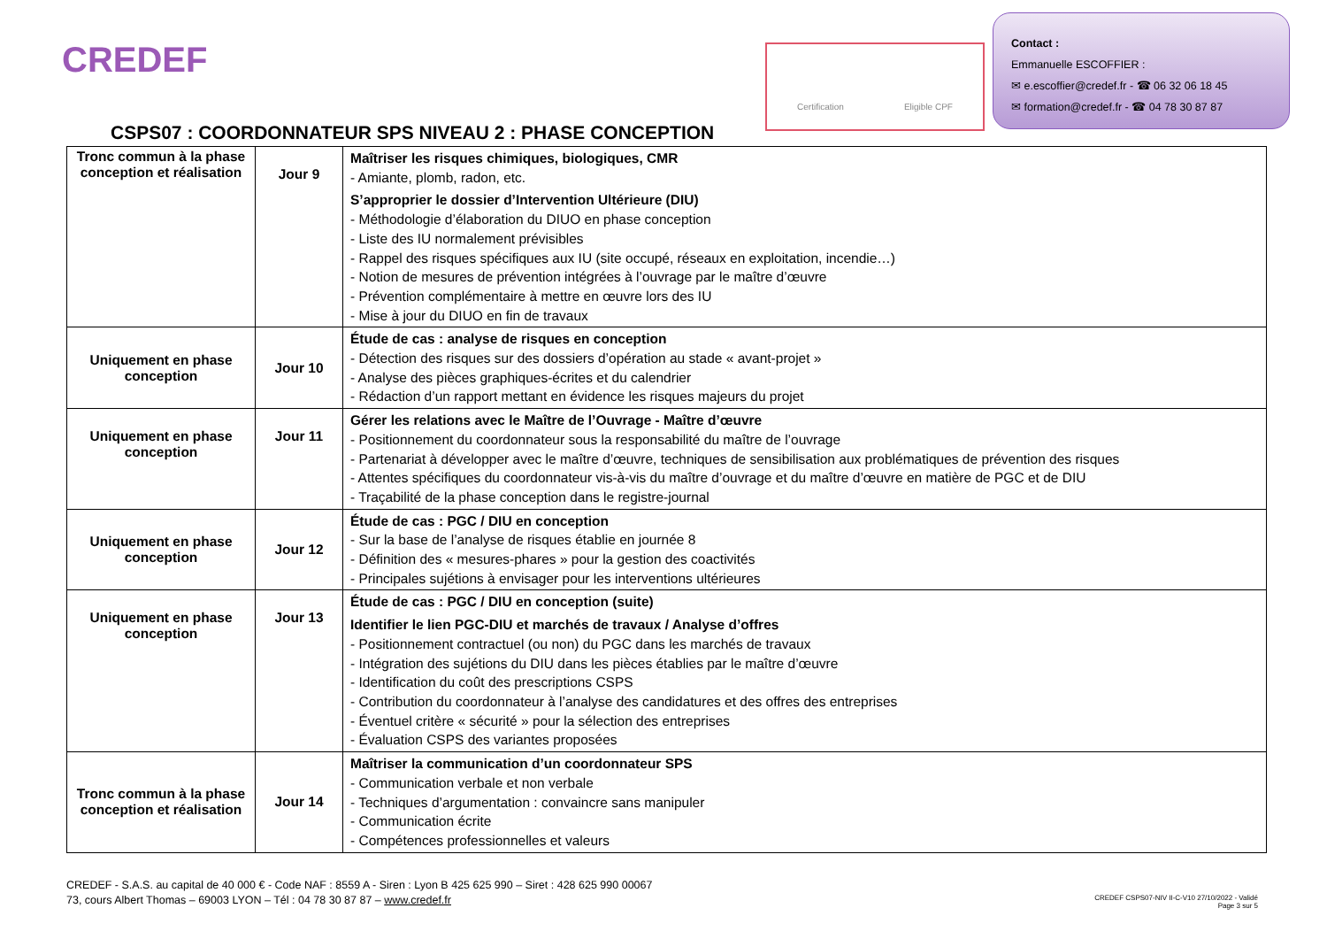CREDEF Certification Eligible CPF
Contact :
Emmanuelle ESCOFFIER :
✉ e.escoffier@credef.fr - ☎ 06 32 06 18 45
✉ formation@credef.fr - ☎ 04 78 30 87 87
CSPS07 : COORDONNATEUR SPS NIVEAU 2 : PHASE CONCEPTION
| Tronc commun à la phase conception et réalisation | Jour 9 | Maîtriser les risques chimiques, biologiques, CMR - Amiante, plomb, radon, etc. S’approprier le dossier d’Intervention Ultérieure (DIU) - Méthodologie d’élaboration du DIUO en phase conception - Liste des IU normalement prévisibles - Rappel des risques spécifiques aux IU (site occupé, réseaux en exploitation, incendie…) - Notion de mesures de prévention intégrées à l’ouvrage par le maître d’œuvre - Prévention complémentaire à mettre en œuvre lors des IU - Mise à jour du DIUO en fin de travaux |
| Uniquement en phase conception | Jour 10 | Étude de cas : analyse de risques en conception - Détection des risques sur des dossiers d’opération au stade « avant-projet » - Analyse des pièces graphiques-écrites et du calendrier - Rédaction d’un rapport mettant en évidence les risques majeurs du projet |
| Uniquement en phase conception | Jour 11 | Gérer les relations avec le Maître de l’Ouvrage - Maître d’œuvre - Positionnement du coordonnateur sous la responsabilité du maître de l’ouvrage - Partenariat à développer avec le maître d’œuvre, techniques de sensibilisation aux problématiques de prévention des risques - Attentes spécifiques du coordonnateur vis-à-vis du maître d’ouvrage et du maître d’œuvre en matière de PGC et de DIU - Traçabilité de la phase conception dans le registre-journal |
| Uniquement en phase conception | Jour 12 | Étude de cas : PGC / DIU en conception - Sur la base de l’analyse de risques établie en journée 8 - Définition des « mesures-phares » pour la gestion des coactivités - Principales sujétions à envisager pour les interventions ultérieures |
| Uniquement en phase conception | Jour 13 | Étude de cas : PGC / DIU en conception (suite) Identifier le lien PGC-DIU et marchés de travaux / Analyse d’offres - Positionnement contractuel (ou non) du PGC dans les marchés de travaux - Intégration des sujétions du DIU dans les pièces établies par le maître d’œuvre - Identification du coût des prescriptions CSPS - Contribution du coordonnateur à l’analyse des candidatures et des offres des entreprises - Éventuel critère « sécurité » pour la sélection des entreprises - Évaluation CSPS des variantes proposées |
| Tronc commun à la phase conception et réalisation | Jour 14 | Maîtriser la communication d’un coordonnateur SPS - Communication verbale et non verbale - Techniques d’argumentation : convaincre sans manipuler - Communication écrite - Compétences professionnelles et valeurs |
CREDEF - S.A.S. au capital de 40 000 € - Code NAF : 8559 A - Siren : Lyon B 425 625 990 – Siret : 428 625 990 00067
73, cours Albert Thomas – 69003 LYON – Tél : 04 78 30 87 87 – www.credef.fr
CREDEF CSPS07-NIV II-C-V10 27/10/2022 - Validé
Page 3 sur 5